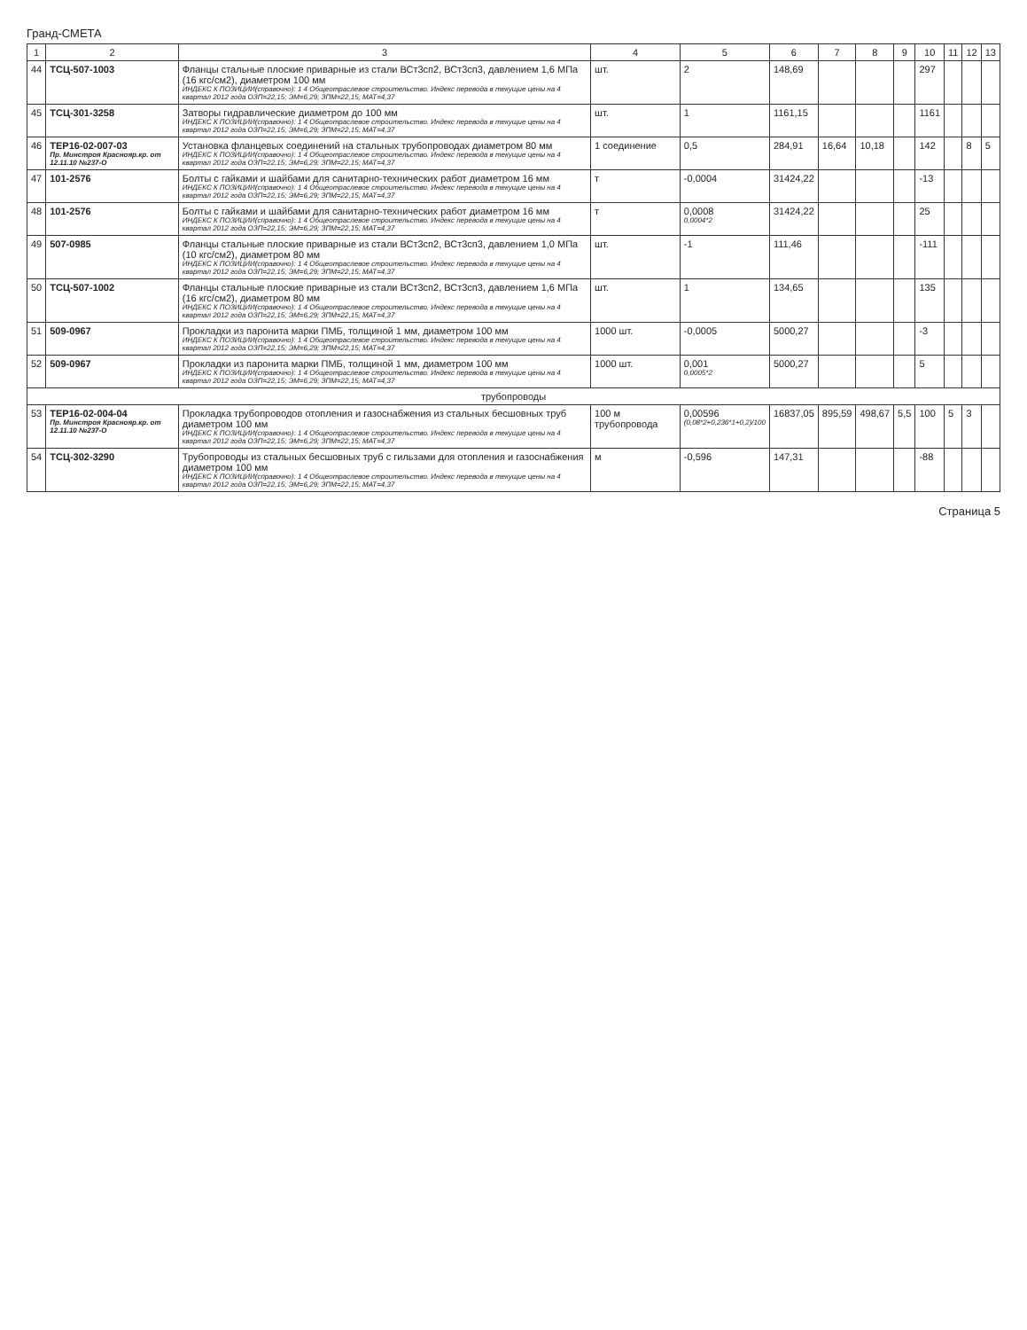Гранд-СМЕТА
| 1 | 2 | 3 | 4 | 5 | 6 | 7 | 8 | 9 | 10 | 11 | 12 | 13 |
| --- | --- | --- | --- | --- | --- | --- | --- | --- | --- | --- | --- | --- |
| 44 | ТСЦ-507-1003 | Фланцы стальные плоские приварные из стали ВСт3сп2, ВСт3сп3, давлением 1,6 МПа (16 кгс/см2), диаметром 100 мм ИНДЕКС К ПОЗИЦИИ(справочно): 1 4 Общеотраслевое строительство. Индекс перевода в текущие цены на 4 квартал 2012 года ОЗП=22,15; ЭМ=6,29; ЗПМ=22,15; МАТ=4,37 | шт. | 2 | 148,69 | | | | 297 | | | |
| 45 | ТСЦ-301-3258 | Затворы гидравлические диаметром до 100 мм ИНДЕКС К ПОЗИЦИИ(справочно): 1 4 Общеотраслевое строительство. Индекс перевода в текущие цены на 4 квартал 2012 года ОЗП=22,15; ЭМ=6,29; ЗПМ=22,15; МАТ=4,37 | шт. | 1 | 1161,15 | | | | 1161 | | | |
| 46 | ТЕР16-02-007-03 Пр. Минстроя Краснояр.кр. от 12.11.10 №237-О | Установка фланцевых соединений на стальных трубопроводах диаметром 80 мм ИНДЕКС К ПОЗИЦИИ(справочно): 1 4 Общеотраслевое строительство. Индекс перевода в текущие цены на 4 квартал 2012 года ОЗП=22,15; ЭМ=6,29; ЗПМ=22,15; МАТ=4,37 | 1 соединение | 0,5 | 284,91 | 16,64 | 10,18 | | 142 | | 8 | 5 |
| 47 | 101-2576 | Болты с гайками и шайбами для санитарно-технических работ диаметром 16 мм ИНДЕКС К ПОЗИЦИИ(справочно): 1 4 Общеотраслевое строительство. Индекс перевода в текущие цены на 4 квартал 2012 года ОЗП=22,15; ЭМ=6,29; ЗПМ=22,15; МАТ=4,37 | т | -0,0004 | 31424,22 | | | | -13 | | | |
| 48 | 101-2576 | Болты с гайками и шайбами для санитарно-технических работ диаметром 16 мм ИНДЕКС К ПОЗИЦИИ(справочно): 1 4 Общеотраслевое строительство. Индекс перевода в текущие цены на 4 квартал 2012 года ОЗП=22,15; ЭМ=6,29; ЗПМ=22,15; МАТ=4,37 | т | 0,0008 0,0004*2 | 31424,22 | | | | 25 | | | |
| 49 | 507-0985 | Фланцы стальные плоские приварные из стали ВСт3сп2, ВСт3сп3, давлением 1,0 МПа (10 кгс/см2), диаметром 80 мм ИНДЕКС К ПОЗИЦИИ(справочно): 1 4 Общеотраслевое строительство. Индекс перевода в текущие цены на 4 квартал 2012 года ОЗП=22,15; ЭМ=6,29; ЗПМ=22,15; МАТ=4,37 | шт. | -1 | 111,46 | | | | -111 | | | |
| 50 | ТСЦ-507-1002 | Фланцы стальные плоские приварные из стали ВСт3сп2, ВСт3сп3, давлением 1,6 МПа (16 кгс/см2), диаметром 80 мм ИНДЕКС К ПОЗИЦИИ(справочно): 1 4 Общеотраслевое строительство. Индекс перевода в текущие цены на 4 квартал 2012 года ОЗП=22,15; ЭМ=6,29; ЗПМ=22,15; МАТ=4,37 | шт. | 1 | 134,65 | | | | 135 | | | |
| 51 | 509-0967 | Прокладки из паронита марки ПМБ, толщиной 1 мм, диаметром 100 мм ИНДЕКС К ПОЗИЦИИ(справочно): 1 4 Общеотраслевое строительство. Индекс перевода в текущие цены на 4 квартал 2012 года ОЗП=22,15; ЭМ=6,29; ЗПМ=22,15; МАТ=4,37 | 1000 шт. | -0,0005 | 5000,27 | | | | -3 | | | |
| 52 | 509-0967 | Прокладки из паронита марки ПМБ, толщиной 1 мм, диаметром 100 мм ИНДЕКС К ПОЗИЦИИ(справочно): 1 4 Общеотраслевое строительство. Индекс перевода в текущие цены на 4 квартал 2012 года ОЗП=22,15; ЭМ=6,29; ЗПМ=22,15; МАТ=4,37 | 1000 шт. | 0,001 0,0005*2 | 5000,27 | | | | 5 | | | |
| трубопроводы | | | | | | | | | | | | |
| 53 | ТЕР16-02-004-04 Пр. Минстроя Краснояр.кр. от 12.11.10 №237-О | Прокладка трубопроводов отопления и газоснабжения из стальных бесшовных труб диаметром 100 мм ИНДЕКС К ПОЗИЦИИ(справочно): 1 4 Общеотраслевое строительство. Индекс перевода в текущие цены на 4 квартал 2012 года ОЗП=22,15; ЭМ=6,29; ЗПМ=22,15; МАТ=4,37 | 100 м трубопровода | 0,00596 (0,08*2+0,236*1+0,2)/100 | 16837,05 | 895,59 | 498,67 | 5,5 | 100 | 5 | 3 | |
| 54 | ТСЦ-302-3290 | Трубопроводы из стальных бесшовных труб с гильзами для отопления и газоснабжения диаметром 100 мм ИНДЕКС К ПОЗИЦИИ(справочно): 1 4 Общеотраслевое строительство. Индекс перевода в текущие цены на 4 квартал 2012 года ОЗП=22,15; ЭМ=6,29; ЗПМ=22,15; МАТ=4,37 | м | -0,596 | 147,31 | | | | -88 | | | |
Страница 5